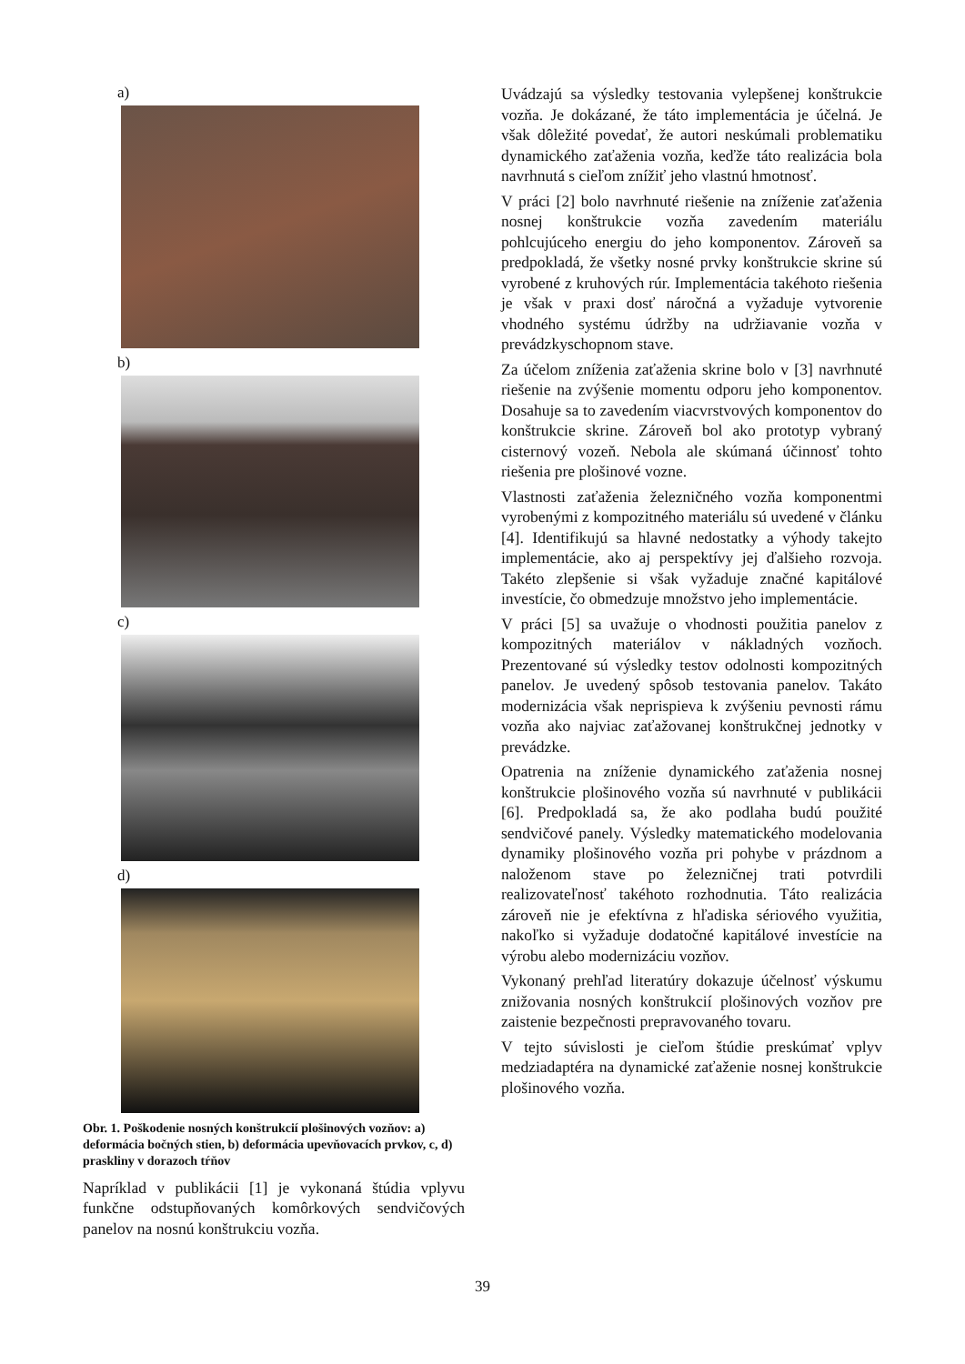a)
b)
c)
d)
Obr. 1. Poškodenie nosných konštrukcií plošinových vozňov: a) deformácia bočných stien, b) deformácia upevňovacích prvkov, c, d) praskliny v dorazoch tŕňov
Napríklad v publikácii [1] je vykonaná štúdia vplyvu funkčne odstupňovaných komôrkových sendvičových panelov na nosnú konštrukciu vozňa.
Uvádzajú sa výsledky testovania vylepšenej konštrukcie vozňa. Je dokázané, že táto implementácia je účelná. Je však dôležité povedať, že autori neskúmali problematiku dynamického zaťaženia vozňa, keďže táto realizácia bola navrhnutá s cieľom znížiť jeho vlastnú hmotnosť.
V práci [2] bolo navrhnuté riešenie na zníženie zaťaženia nosnej konštrukcie vozňa zavedením materiálu pohlcujúceho energiu do jeho komponentov. Zároveň sa predpokladá, že všetky nosné prvky konštrukcie skrine sú vyrobené z kruhových rúr. Implementácia takéhoto riešenia je však v praxi dosť náročná a vyžaduje vytvorenie vhodného systému údržby na udržiavanie vozňa v prevádzkyschopnom stave.
Za účelom zníženia zaťaženia skrine bolo v [3] navrhnuté riešenie na zvýšenie momentu odporu jeho komponentov. Dosahuje sa to zavedením viacvrstvových komponentov do konštrukcie skrine. Zároveň bol ako prototyp vybraný cisternový vozeň. Nebola ale skúmaná účinnosť tohto riešenia pre plošinové vozne.
Vlastnosti zaťaženia železničného vozňa komponentmi vyrobenými z kompozitného materiálu sú uvedené v článku [4]. Identifikujú sa hlavné nedostatky a výhody takejto implementácie, ako aj perspektívy jej ďalšieho rozvoja. Takéto zlepšenie si však vyžaduje značné kapitálové investície, čo obmedzuje množstvo jeho implementácie.
V práci [5] sa uvažuje o vhodnosti použitia panelov z kompozitných materiálov v nákladných vozňoch. Prezentované sú výsledky testov odolnosti kompozitných panelov. Je uvedený spôsob testovania panelov. Takáto modernizácia však neprispieva k zvýšeniu pevnosti rámu vozňa ako najviac zaťažovanej konštrukčnej jednotky v prevádzke.
Opatrenia na zníženie dynamického zaťaženia nosnej konštrukcie plošinového vozňa sú navrhnuté v publikácii [6]. Predpokladá sa, že ako podlaha budú použité sendvičové panely. Výsledky matematického modelovania dynamiky plošinového vozňa pri pohybe v prázdnom a naloženom stave po železničnej trati potvrdili realizovateľnosť takéhoto rozhodnutia. Táto realizácia zároveň nie je efektívna z hľadiska sériového využitia, nakoľko si vyžaduje dodatočné kapitálové investície na výrobu alebo modernizáciu vozňov.
Vykonaný prehľad literatúry dokazuje účelnosť výskumu znižovania nosných konštrukcií plošinových vozňov pre zaistenie bezpečnosti prepravovaného tovaru.
V tejto súvislosti je cieľom štúdie preskúmať vplyv medziadaptéra na dynamické zaťaženie nosnej konštrukcie plošinového vozňa.
39